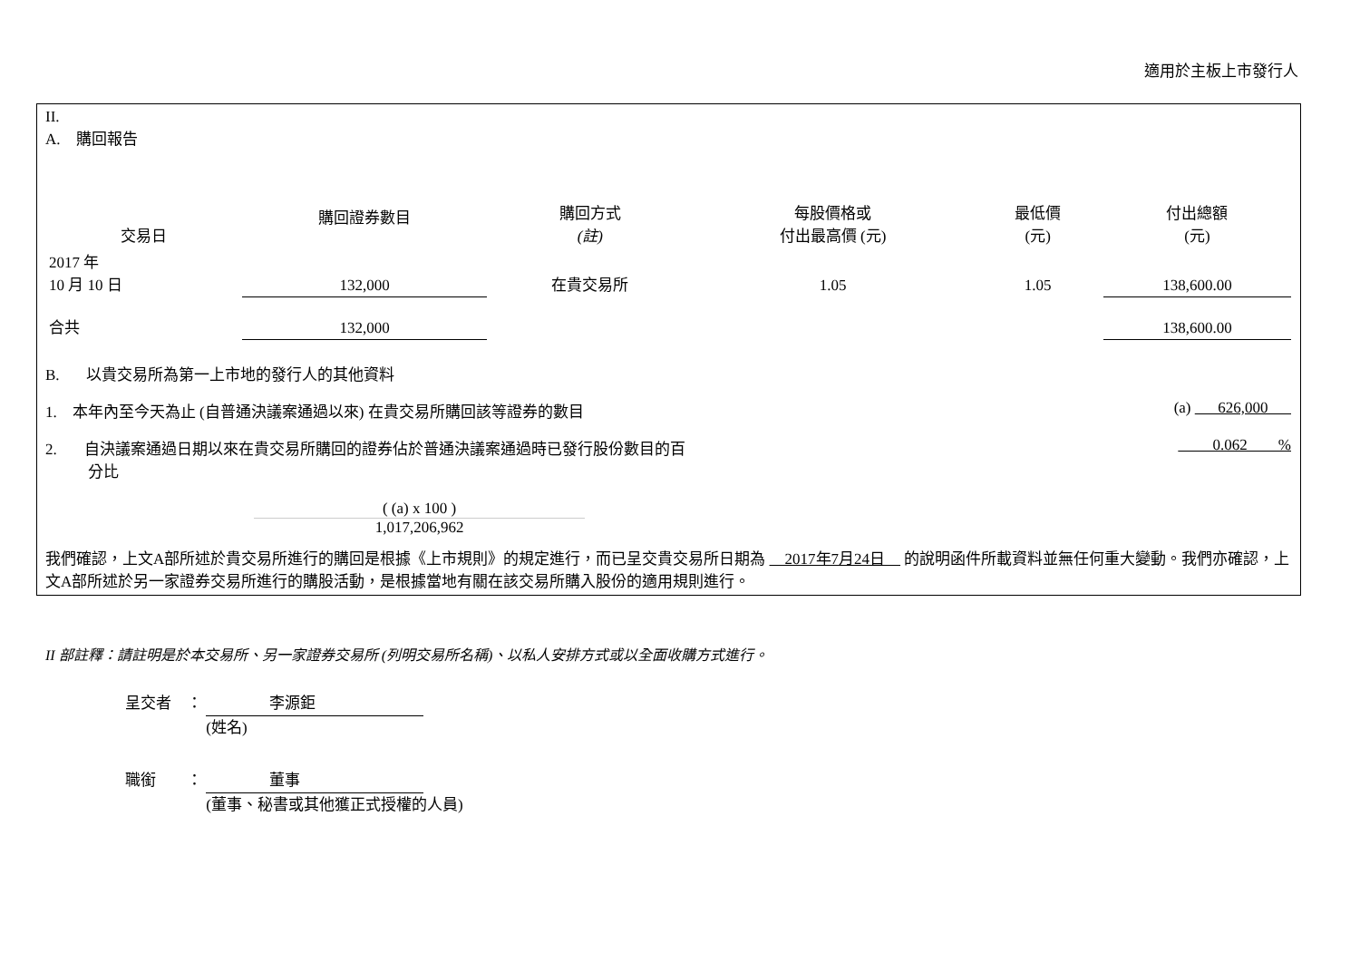適用於主板上市發行人
II.
A. 購回報告
| 交易日 | 購回證券數目 | 購回方式 (註) | 每股價格或 付出最高價 (元) | 最低價 (元) | 付出總額 (元) |
| --- | --- | --- | --- | --- | --- |
| 2017 年 10 月 10 日 | 132,000 | 在貴交易所 | 1.05 | 1.05 | 138,600.00 |
| 合共 | 132,000 | | | | 138,600.00 |
B. 以貴交易所為第一上市地的發行人的其他資料
1. 本年內至今天為止 (自普通決議案通過以來) 在貴交易所購回該等證券的數目 (a) 626,000
2. 自決議案通過日期以來在貴交易所購回的證券佔於普通決議案通過時已發行股份數目的百
分比 0.062 %
( (a) x 100 )
1,017,206,962
我們確認，上文A部所述於貴交易所進行的購回是根據《上市規則》的規定進行，而已呈交貴交易所日期為 2017年7月24日 的說明函件所載資料並無任何重大變動。我們亦確認，上文A部所述於另一家證券交易所進行的購股活動，是根據當地有關在該交易所購入股份的適用規則進行。
II 部註釋：請註明是於本交易所、另一家證券交易所 (列明交易所名稱)、以私人安排方式或以全面收購方式進行。
呈交者 ： 李源鉅
(姓名)
職銜 ： 董事
(董事、秘書或其他獲正式授權的人員)